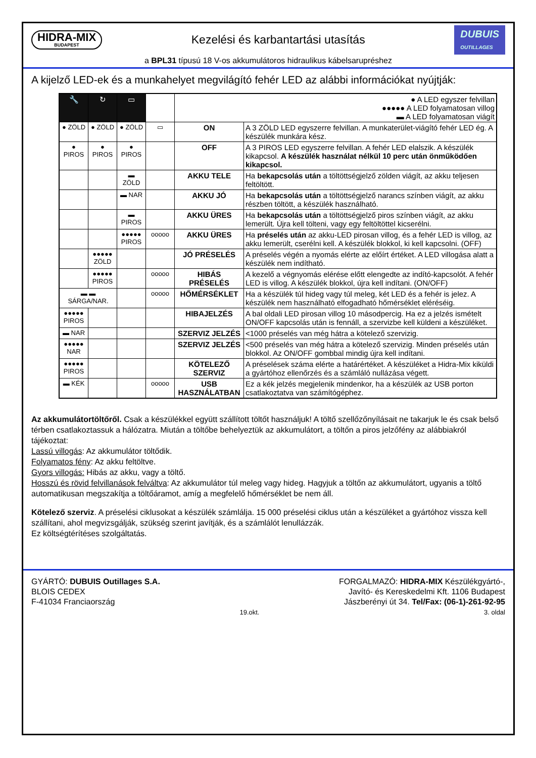HIDRA-MIX
BUDAPEST
Kezelési és karbantartási utasítás
DUBUIS
OUTILLAGES
a BPL31 típusú 18 V-os akkumulátoros hidraulikus kábelsarupréshez
A kijelző LED-ek és a munkahelyet megvilágító fehér LED az alábbi információkat nyújtják:
| 🔧 | ↻ | ▭ | | ● A LED egyszer felvillan ●●●●● A LED folyamatosan villog ▬ A LED folyamatosan viágít | |
| ● ZÖLD | ● ZÖLD | ● ZÖLD | ▭ | ON | A 3 ZÖLD LED egyszerre felvillan. A munkaterület-viágító fehér LED ég. A készülék munkára kész. |
| ● PIROS | ● PIROS | ● PIROS | | OFF | A 3 PIROS LED egyszerre felvillan. A fehér LED elalszik. A készülék kikapcsol. A készülék használat nélkül 10 perc után önműködően kikapcsol. |
| | | ▬ ZÖLD | | AKKU TELE | Ha bekapcsolás után a töltöttségjelző zölden viágít, az akku teljesen feltöltött. |
| | | ▬ NAR | | AKKU JÓ | Ha bekapcsolás után a töltöttségjelző narancs színben viágít, az akku részben töltött, a készülék használható. |
| | | ▬ PIROS | | AKKU ÜRES | Ha bekapcsolás után a töltöttségjelző piros színben viágít, az akku lemerült. Újra kell tölteni, vagy egy feltöltöttel kicserélni. |
| | | ●●●●● PIROS | ooooo | AKKU ÜRES | Ha préselés után az akku-LED pirosan villog, és a fehér LED is villog, az akku lemerült, cserélni kell. A készülék blokkol, ki kell kapcsolni. (OFF) |
| | ●●●●● ZÖLD | | | JÓ PRÉSELÉS | A préselés végén a nyomás elérte az előírt értéket. A LED villogása alatt a készülék nem indítható. |
| | ●●●●● PIROS | | ooooo | HIBÁS PRÉSELÉS | A kezelő a végnyomás elérése előtt elengedte az indító-kapcsolót. A fehér LED is villog. A készülék blokkol, újra kell indítani. (ON/OFF) |
| ▬ ▬ SÁRGA/NAR. | | | ooooo | HŐMÉRSÉKLET | Ha a készülék túl hideg vagy túl meleg, két LED és a fehér is jelez. A készülék nem használható elfogadható hőmérséklet eléréséig. |
| ●●●●● PIROS | | | | HIBAJELZÉS | A bal oldali LED pirosan villog 10 másodpercig. Ha ez a jelzés ismételt ON/OFF kapcsolás után is fennáll, a szervizbe kell küldeni a készüléket. |
| ▬ NAR | | | | SZERVIZ JELZÉS | <1000 préselés van még hátra a kötelező szervizig. |
| ●●●●● NAR | | | | SZERVIZ JELZÉS | <500 préselés van még hátra a kötelező szervizig. Minden préselés után blokkol. Az ON/OFF gombbal mindig újra kell indítani. |
| ●●●●● PIROS | | | | KÖTELEZŐ SZERVIZ | A préselések száma elérte a határértéket. A készüléket a Hidra-Mix kiküldi a gyártóhoz ellenőrzés és a számláló nullázása végett. |
| ▬ KÉK | | | ooooo | USB HASZNÁLATBAN | Ez a kék jelzés megjelenik mindenkor, ha a készülék az USB porton csatlakoztatva van számítógéphez. |
Az akkumulátortöltőről. Csak a készülékkel együtt szállított töltőt használjuk! A töltő szellőzőnyílásait ne takarjuk le és csak belső térben csatlakoztassuk a hálózatra. Miután a töltőbe behelyeztük az akkumulátort, a töltőn a piros jelzőfény az alábbiakról tájékoztat:
Lassú villogás: Az akkumulátor töltődik.
Folyamatos fény: Az akku feltöltve.
Gyors villogás: Hibás az akku, vagy a töltő.
Hosszú és rövid felvillanások felváltva: Az akkumulátor túl meleg vagy hideg. Hagyjuk a töltőn az akkumulátort, ugyanis a töltő automatikusan megszakítja a töltőáramot, amíg a megfelelő hőmérséklet be nem áll.
Kötelező szerviz. A préselési ciklusokat a készülék számlálja. 15 000 préselési ciklus után a készüléket a gyártóhoz vissza kell szállítani, ahol megvizsgálják, szükség szerint javítják, és a számlálót lenullázzák.
Ez költségtérítéses szolgáltatás.
GYÁRTÓ: DUBUIS Outillages S.A.
BLOIS CEDEX
F-41034 Franciaország
19.okt.
FORGALMAZÓ: HIDRA-MIX Készülékgyártó-,
Javító- és Kereskedelmi Kft. 1106 Budapest
Jászberényi út 34. Tel/Fax: (06-1)-261-92-95
3. oldal